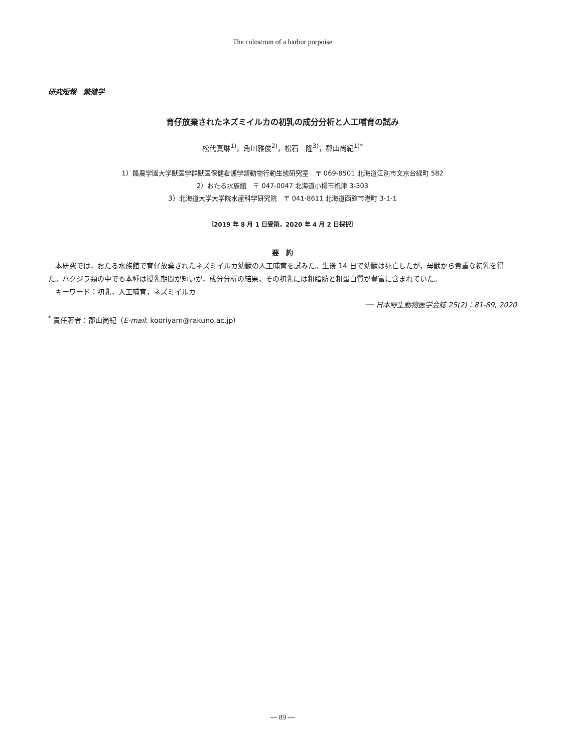The colostrum of a harbor porpoise
研究短報　繁殖学
育仔放棄されたネズミイルカの初乳の成分分析と人工哺育の試み
松代真琳<sup>1)</sup>，角川雅俊<sup>2)</sup>，松石　隆<sup>3)</sup>，郡山尚紀<sup>1)*</sup>
1）酪農学園大学獣医学群獣医保健看護学類動物行動生態研究室　〒 069-8501 北海道江別市文京台緑町 582
2）おたる水族館　〒 047-0047 北海道小樽市祝津 3-303
3）北海道大学大学院水産科学研究院　〒 041-8611 北海道函館市港町 3-1-1
〔2019 年 8 月 1 日受領，2020 年 4 月 2 日採択〕
要　約
　本研究では，おたる水族館で育仔放棄されたネズミイルカ幼獣の人工哺育を試みた。生後 14 日で幼獣は死亡したが，母獣から貴重な初乳を得た。ハクジラ類の中でも本種は授乳期間が短いが，成分分析の結果，その初乳には粗脂肪と粗蛋白質が豊富に含まれていた。
　キーワード：初乳，人工哺育，ネズミイルカ
── 日本野生動物医学会誌 25(2)：81-89, 2020
<sup>*</sup> 責任著者：郡山尚紀（E-mail: kooriyam@rakuno.ac.jp）
— 89 —